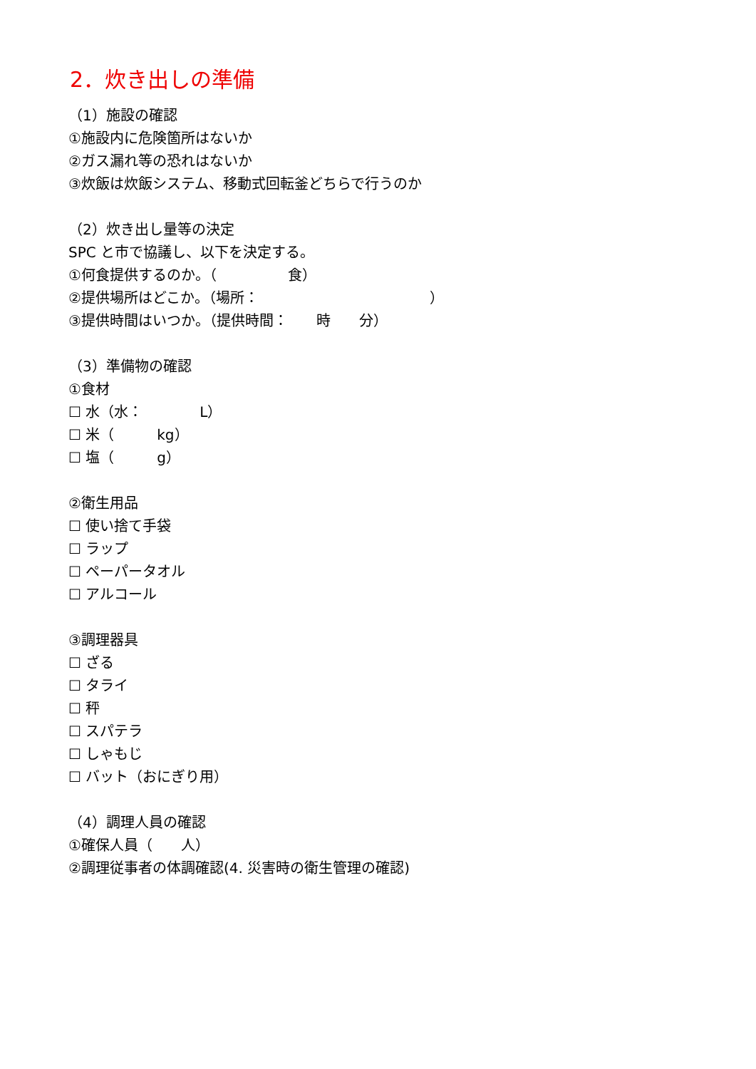2．炊き出しの準備
（1）施設の確認
①施設内に危険箇所はないか
②ガス漏れ等の恐れはないか
③炊飯は炊飯システム、移動式回転釜どちらで行うのか
（2）炊き出し量等の決定
SPC と市で協議し、以下を決定する。
①何食提供するのか。（　　　　　食）
②提供場所はどこか。（場所：　　　　　　　　　　　　）
③提供時間はいつか。（提供時間：　　時　　分）
（3）準備物の確認
①食材
☐ 水（水：　　　　L）
☐ 米（　　　kg）
☐ 塩（　　　g）
②衛生用品
☐ 使い捨て手袋
☐ ラップ
☐ ペーパータオル
☐ アルコール
③調理器具
☐ ざる
☐ タライ
☐ 秤
☐ スパテラ
☐ しゃもじ
☐ バット（おにぎり用）
（4）調理人員の確認
①確保人員（　　人）
②調理従事者の体調確認(4. 災害時の衛生管理の確認)